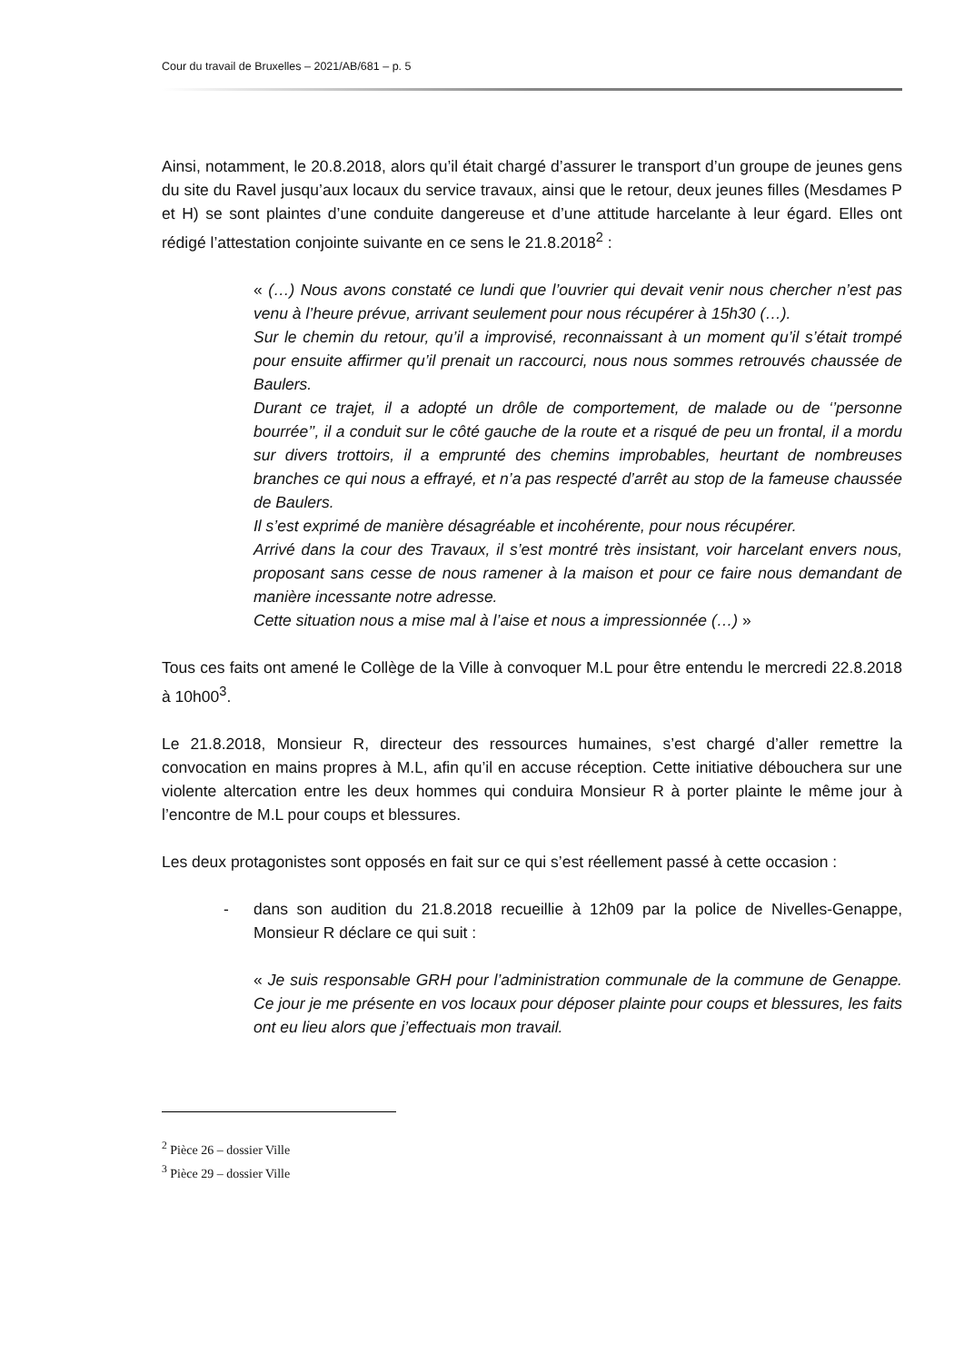Cour du travail de Bruxelles – 2021/AB/681 – p. 5
Ainsi, notamment, le 20.8.2018, alors qu’il était chargé d’assurer le transport d’un groupe de jeunes gens du site du Ravel jusqu’aux locaux du service travaux, ainsi que le retour, deux jeunes filles (Mesdames P et H) se sont plaintes d’une conduite dangereuse et d’une attitude harcelante à leur égard. Elles ont rédigé l’attestation conjointe suivante en ce sens le 21.8.2018<sup>2</sup> :
« (…) Nous avons constaté ce lundi que l’ouvrier qui devait venir nous chercher n’est pas venu à l’heure prévue, arrivant seulement pour nous récupérer à 15h30 (…).
Sur le chemin du retour, qu’il a improvisé, reconnaissant à un moment qu’il s’était trompé pour ensuite affirmer qu’il prenait un raccourci, nous nous sommes retrouvés chaussée de Baulers.
Durant ce trajet, il a adopté un drôle de comportement, de malade ou de ‘’personne bourrée’’, il a conduit sur le côté gauche de la route et a risqué de peu un frontal, il a mordu sur divers trottoirs, il a emprunté des chemins improbables, heurtant de nombreuses branches ce qui nous a effrayé, et n’a pas respecté d’arrêt au stop de la fameuse chaussée de Baulers.
Il s’est exprimé de manière désagréable et incohérente, pour nous récupérer.
Arrivé dans la cour des Travaux, il s’est montré très insistant, voir harcelant envers nous, proposant sans cesse de nous ramener à la maison et pour ce faire nous demandant de manière incessante notre adresse.
Cette situation nous a mise mal à l’aise et nous a impressionnée (…) »
Tous ces faits ont amené le Collège de la Ville à convoquer M.L pour être entendu le mercredi 22.8.2018 à 10h00<sup>3</sup>.
Le 21.8.2018, Monsieur R, directeur des ressources humaines, s’est chargé d’aller remettre la convocation en mains propres à M.L, afin qu’il en accuse réception. Cette initiative débouchera sur une violente altercation entre les deux hommes qui conduira Monsieur R à porter plainte le même jour à l’encontre de M.L pour coups et blessures.
Les deux protagonistes sont opposés en fait sur ce qui s’est réellement passé à cette occasion :
- dans son audition du 21.8.2018 recueillie à 12h09 par la police de Nivelles-Genappe, Monsieur R déclare ce qui suit :
« Je suis responsable GRH pour l’administration communale de la commune de Genappe. Ce jour je me présente en vos locaux pour déposer plainte pour coups et blessures, les faits ont eu lieu alors que j’effectuais mon travail.
<sup>2</sup> Pièce 26 – dossier Ville
<sup>3</sup> Pièce 29 – dossier Ville